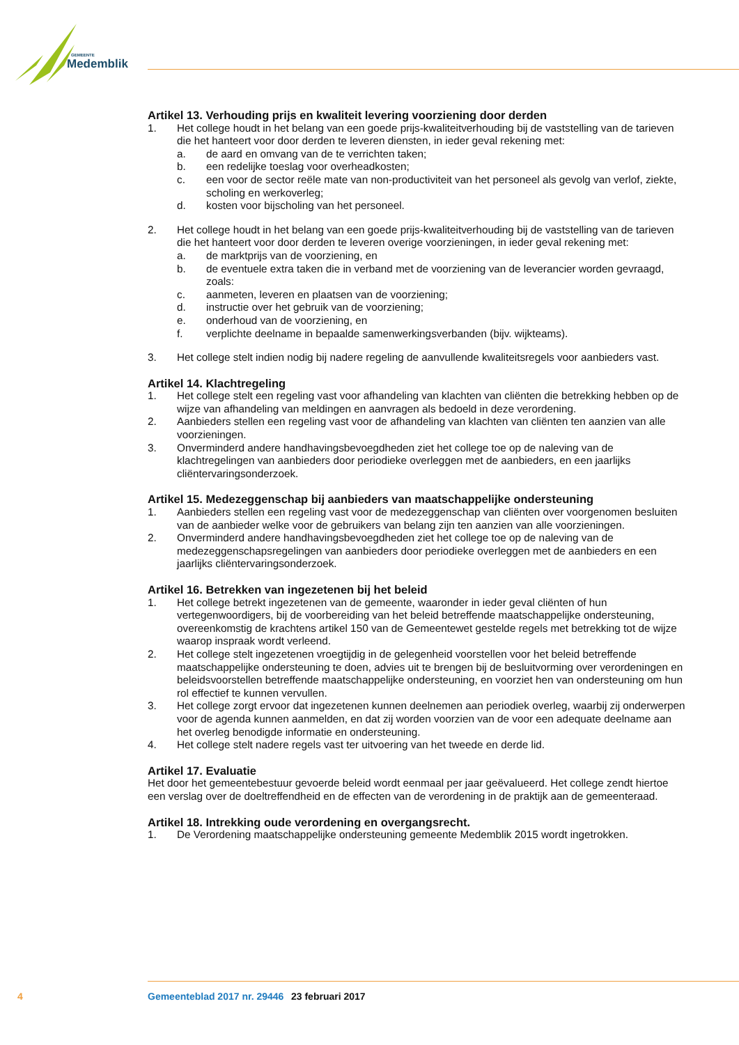GEMEENTE
Medemblik
Artikel 13. Verhouding prijs en kwaliteit levering voorziening door derden
1. Het college houdt in het belang van een goede prijs-kwaliteitverhouding bij de vaststelling van de tarieven die het hanteert voor door derden te leveren diensten, in ieder geval rekening met:
a. de aard en omvang van de te verrichten taken;
b. een redelijke toeslag voor overheadkosten;
c. een voor de sector reële mate van non-productiviteit van het personeel als gevolg van verlof, ziekte, scholing en werkoverleg;
d. kosten voor bijscholing van het personeel.
2. Het college houdt in het belang van een goede prijs-kwaliteitverhouding bij de vaststelling van de tarieven die het hanteert voor door derden te leveren overige voorzieningen, in ieder geval rekening met:
a. de marktprijs van de voorziening, en
b. de eventuele extra taken die in verband met de voorziening van de leverancier worden gevraagd, zoals:
c. aanmeten, leveren en plaatsen van de voorziening;
d. instructie over het gebruik van de voorziening;
e. onderhoud van de voorziening, en
f. verplichte deelname in bepaalde samenwerkingsverbanden (bijv. wijkteams).
3. Het college stelt indien nodig bij nadere regeling de aanvullende kwaliteitsregels voor aanbieders vast.
Artikel 14. Klachtregeling
1. Het college stelt een regeling vast voor afhandeling van klachten van cliënten die betrekking hebben op de wijze van afhandeling van meldingen en aanvragen als bedoeld in deze verordening.
2. Aanbieders stellen een regeling vast voor de afhandeling van klachten van cliënten ten aanzien van alle voorzieningen.
3. Onverminderd andere handhavingsbevoegdheden ziet het college toe op de naleving van de klachtregelingen van aanbieders door periodieke overleggen met de aanbieders, en een jaarlijks cliëntervaringsonderzoek.
Artikel 15. Medezeggenschap bij aanbieders van maatschappelijke ondersteuning
1. Aanbieders stellen een regeling vast voor de medezeggenschap van cliënten over voorgenomen besluiten van de aanbieder welke voor de gebruikers van belang zijn ten aanzien van alle voorzieningen.
2. Onverminderd andere handhavingsbevoegdheden ziet het college toe op de naleving van de medezeggenschapsregelingen van aanbieders door periodieke overleggen met de aanbieders en een jaarlijks cliëntervaringsonderzoek.
Artikel 16. Betrekken van ingezetenen bij het beleid
1. Het college betrekt ingezetenen van de gemeente, waaronder in ieder geval cliënten of hun vertegenwoordigers, bij de voorbereiding van het beleid betreffende maatschappelijke ondersteuning, overeenkomstig de krachtens artikel 150 van de Gemeentewet gestelde regels met betrekking tot de wijze waarop inspraak wordt verleend.
2. Het college stelt ingezetenen vroegtijdig in de gelegenheid voorstellen voor het beleid betreffende maatschappelijke ondersteuning te doen, advies uit te brengen bij de besluitvorming over verordeningen en beleidsvoorstellen betreffende maatschappelijke ondersteuning, en voorziet hen van ondersteuning om hun rol effectief te kunnen vervullen.
3. Het college zorgt ervoor dat ingezetenen kunnen deelnemen aan periodiek overleg, waarbij zij onderwerpen voor de agenda kunnen aanmelden, en dat zij worden voorzien van de voor een adequate deelname aan het overleg benodigde informatie en ondersteuning.
4. Het college stelt nadere regels vast ter uitvoering van het tweede en derde lid.
Artikel 17. Evaluatie
Het door het gemeentebestuur gevoerde beleid wordt eenmaal per jaar geëvalueerd. Het college zendt hiertoe een verslag over de doeltreffendheid en de effecten van de verordening in de praktijk aan de gemeenteraad.
Artikel 18. Intrekking oude verordening en overgangsrecht.
1. De Verordening maatschappelijke ondersteuning gemeente Medemblik 2015 wordt ingetrokken.
4 Gemeenteblad 2017 nr. 29446 23 februari 2017